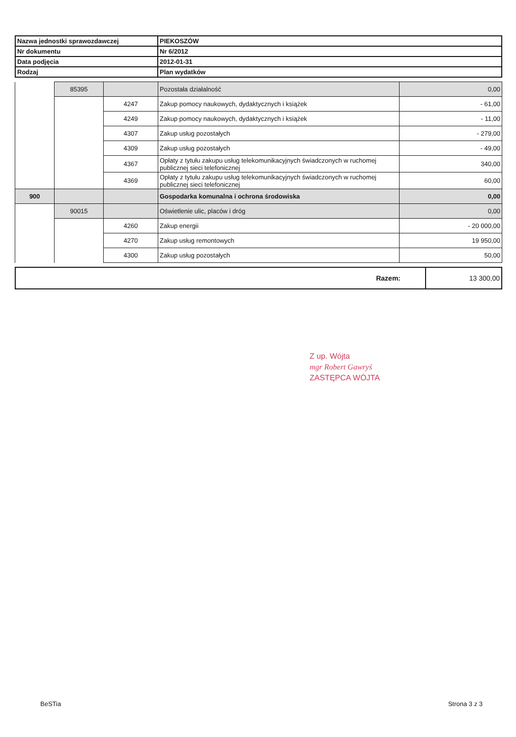| Nazwa jednostki sprawozdawczej | PIEKOSZÓW |
| Nr dokumentu | Nr 6/2012 |
| Data podjęcia | 2012-01-31 |
| Rodzaj | Plan wydatków |
| | 85395 | | Pozostała działalność | 0,00 |
| | | 4247 | Zakup pomocy naukowych, dydaktycznych i książek | - 61,00 |
| | | 4249 | Zakup pomocy naukowych, dydaktycznych i książek | - 11,00 |
| | | 4307 | Zakup usług pozostałych | - 279,00 |
| | | 4309 | Zakup usług pozostałych | - 49,00 |
| | | 4367 | Opłaty z tytułu zakupu usług telekomunikacyjnych świadczonych w ruchomej publicznej sieci telefonicznej | 340,00 |
| | | 4369 | Opłaty z tytułu zakupu usług telekomunikacyjnych świadczonych w ruchomej publicznej sieci telefonicznej | 60,00 |
| 900 | | | Gospodarka komunalna i ochrona środowiska | 0,00 |
| | 90015 | | Oświetlenie ulic, placów i dróg | 0,00 |
| | | 4260 | Zakup energii | - 20 000,00 |
| | | 4270 | Zakup usług remontowych | 19 950,00 |
| | | 4300 | Zakup usług pozostałych | 50,00 |
| Razem: | 13 300,00 |
Z up. Wójta
mgr Robert Gawryś
ZASTĘPCA WÓJTA
BeSTia Strona 3 z 3